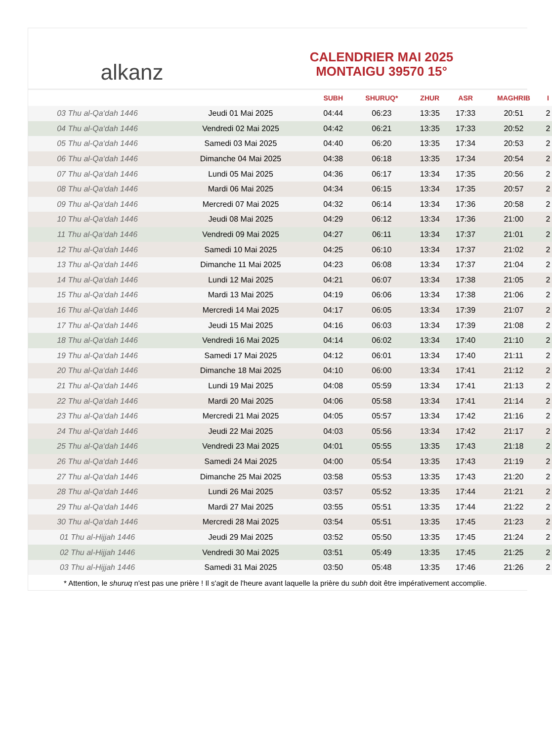alkanz
CALENDRIER MAI 2025
MONTAIGU 39570 15°
| | | SUBH | SHURUQ* | ZHUR | ASR | MAGHRIB | I |
| --- | --- | --- | --- | --- | --- | --- | --- |
| 03 Thu al-Qa‘dah 1446 | Jeudi 01 Mai 2025 | 04:44 | 06:23 | 13:35 | 17:33 | 20:51 | 2 |
| 04 Thu al-Qa‘dah 1446 | Vendredi 02 Mai 2025 | 04:42 | 06:21 | 13:35 | 17:33 | 20:52 | 2 |
| 05 Thu al-Qa‘dah 1446 | Samedi 03 Mai 2025 | 04:40 | 06:20 | 13:35 | 17:34 | 20:53 | 2 |
| 06 Thu al-Qa‘dah 1446 | Dimanche 04 Mai 2025 | 04:38 | 06:18 | 13:35 | 17:34 | 20:54 | 2 |
| 07 Thu al-Qa‘dah 1446 | Lundi 05 Mai 2025 | 04:36 | 06:17 | 13:34 | 17:35 | 20:56 | 2 |
| 08 Thu al-Qa‘dah 1446 | Mardi 06 Mai 2025 | 04:34 | 06:15 | 13:34 | 17:35 | 20:57 | 2 |
| 09 Thu al-Qa‘dah 1446 | Mercredi 07 Mai 2025 | 04:32 | 06:14 | 13:34 | 17:36 | 20:58 | 2 |
| 10 Thu al-Qa‘dah 1446 | Jeudi 08 Mai 2025 | 04:29 | 06:12 | 13:34 | 17:36 | 21:00 | 2 |
| 11 Thu al-Qa‘dah 1446 | Vendredi 09 Mai 2025 | 04:27 | 06:11 | 13:34 | 17:37 | 21:01 | 2 |
| 12 Thu al-Qa‘dah 1446 | Samedi 10 Mai 2025 | 04:25 | 06:10 | 13:34 | 17:37 | 21:02 | 2 |
| 13 Thu al-Qa‘dah 1446 | Dimanche 11 Mai 2025 | 04:23 | 06:08 | 13:34 | 17:37 | 21:04 | 2 |
| 14 Thu al-Qa‘dah 1446 | Lundi 12 Mai 2025 | 04:21 | 06:07 | 13:34 | 17:38 | 21:05 | 2 |
| 15 Thu al-Qa‘dah 1446 | Mardi 13 Mai 2025 | 04:19 | 06:06 | 13:34 | 17:38 | 21:06 | 2 |
| 16 Thu al-Qa‘dah 1446 | Mercredi 14 Mai 2025 | 04:17 | 06:05 | 13:34 | 17:39 | 21:07 | 2 |
| 17 Thu al-Qa‘dah 1446 | Jeudi 15 Mai 2025 | 04:16 | 06:03 | 13:34 | 17:39 | 21:08 | 2 |
| 18 Thu al-Qa‘dah 1446 | Vendredi 16 Mai 2025 | 04:14 | 06:02 | 13:34 | 17:40 | 21:10 | 2 |
| 19 Thu al-Qa‘dah 1446 | Samedi 17 Mai 2025 | 04:12 | 06:01 | 13:34 | 17:40 | 21:11 | 2 |
| 20 Thu al-Qa‘dah 1446 | Dimanche 18 Mai 2025 | 04:10 | 06:00 | 13:34 | 17:41 | 21:12 | 2 |
| 21 Thu al-Qa‘dah 1446 | Lundi 19 Mai 2025 | 04:08 | 05:59 | 13:34 | 17:41 | 21:13 | 2 |
| 22 Thu al-Qa‘dah 1446 | Mardi 20 Mai 2025 | 04:06 | 05:58 | 13:34 | 17:41 | 21:14 | 2 |
| 23 Thu al-Qa‘dah 1446 | Mercredi 21 Mai 2025 | 04:05 | 05:57 | 13:34 | 17:42 | 21:16 | 2 |
| 24 Thu al-Qa‘dah 1446 | Jeudi 22 Mai 2025 | 04:03 | 05:56 | 13:34 | 17:42 | 21:17 | 2 |
| 25 Thu al-Qa‘dah 1446 | Vendredi 23 Mai 2025 | 04:01 | 05:55 | 13:35 | 17:43 | 21:18 | 2 |
| 26 Thu al-Qa‘dah 1446 | Samedi 24 Mai 2025 | 04:00 | 05:54 | 13:35 | 17:43 | 21:19 | 2 |
| 27 Thu al-Qa‘dah 1446 | Dimanche 25 Mai 2025 | 03:58 | 05:53 | 13:35 | 17:43 | 21:20 | 2 |
| 28 Thu al-Qa‘dah 1446 | Lundi 26 Mai 2025 | 03:57 | 05:52 | 13:35 | 17:44 | 21:21 | 2 |
| 29 Thu al-Qa‘dah 1446 | Mardi 27 Mai 2025 | 03:55 | 05:51 | 13:35 | 17:44 | 21:22 | 2 |
| 30 Thu al-Qa‘dah 1446 | Mercredi 28 Mai 2025 | 03:54 | 05:51 | 13:35 | 17:45 | 21:23 | 2 |
| 01 Thu al-Hijjah 1446 | Jeudi 29 Mai 2025 | 03:52 | 05:50 | 13:35 | 17:45 | 21:24 | 2 |
| 02 Thu al-Hijjah 1446 | Vendredi 30 Mai 2025 | 03:51 | 05:49 | 13:35 | 17:45 | 21:25 | 2 |
| 03 Thu al-Hijjah 1446 | Samedi 31 Mai 2025 | 03:50 | 05:48 | 13:35 | 17:46 | 21:26 | 2 |
* Attention, le shuruq n'est pas une prière ! Il s'agit de l'heure avant laquelle la prière du subh doit être impérativement accomplie.